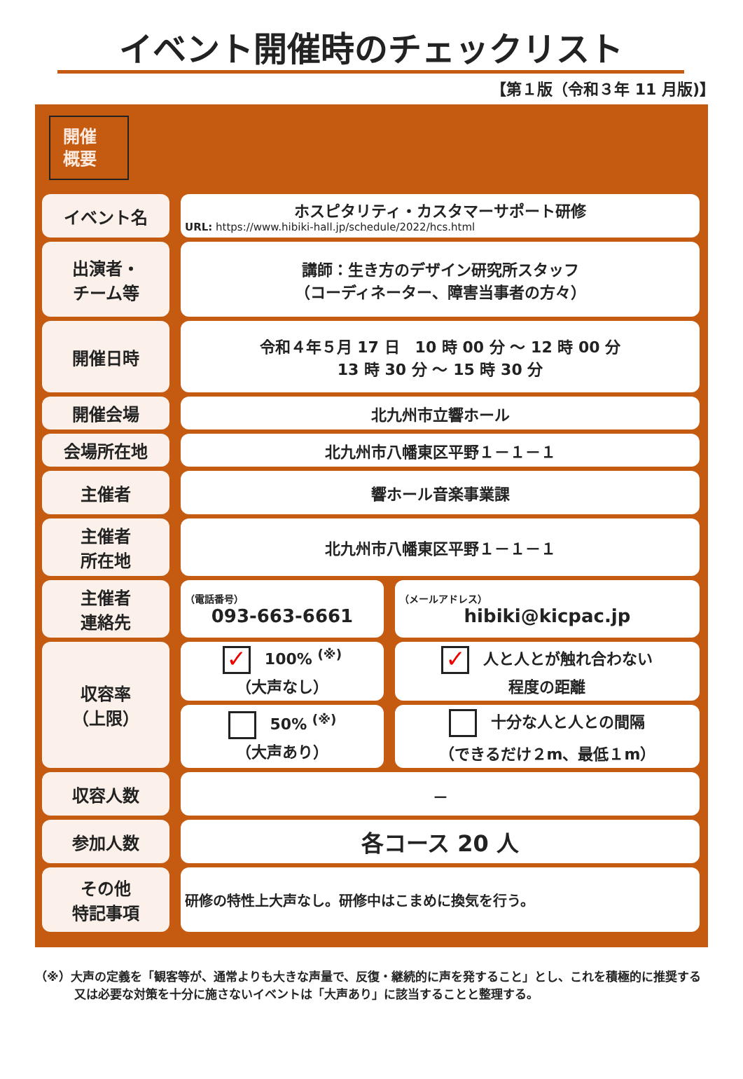イベント開催時のチェックリスト
【第１版（令和３年 11 月版)】
開催
概要
| イベント名 | | ホスピタリティ・カスタマーサポート研修 URL: https://www.hibiki-hall.jp/schedule/2022/hcs.html | | |
| 出演者・ チーム等 | | 講師：生き方のデザイン研究所スタッフ （コーディネーター、障害当事者の方々） | | |
| 開催日時 | | 令和４年５月 17 日 10 時 00 分 ～ 12 時 00 分 13 時 30 分 ～ 15 時 30 分 | | |
| 開催会場 | | 北九州市立響ホール | | |
| 会場所在地 | | 北九州市八幡東区平野１－１－１ | | |
| 主催者 | | 響ホール音楽事業課 | | |
| 主催者 所在地 | | 北九州市八幡東区平野１－１－１ | | |
| 主催者 連絡先 | | （電話番号） 093-663-6661 | | （メールアドレス） hibiki@kicpac.jp |
| 収容率 （上限） | | ✓ 100% <sup>(※)</sup> （大声なし） | | ✓ 人と人とが触れ合わない 程度の距離 |
| | | 50% <sup>(※)</sup> （大声あり） | | 十分な人と人との間隔 （できるだけ２m、最低１m） |
| 収容人数 | | － | | |
| 参加人数 | | 各コース 20 人 | | |
| その他 特記事項 | | 研修の特性上大声なし。研修中はこまめに換気を行う。 | | |
（※）大声の定義を「観客等が、通常よりも大きな声量で、反復・継続的に声を発すること」とし、これを積極的に推奨する又は必要な対策を十分に施さないイベントは「大声あり」に該当することと整理する。